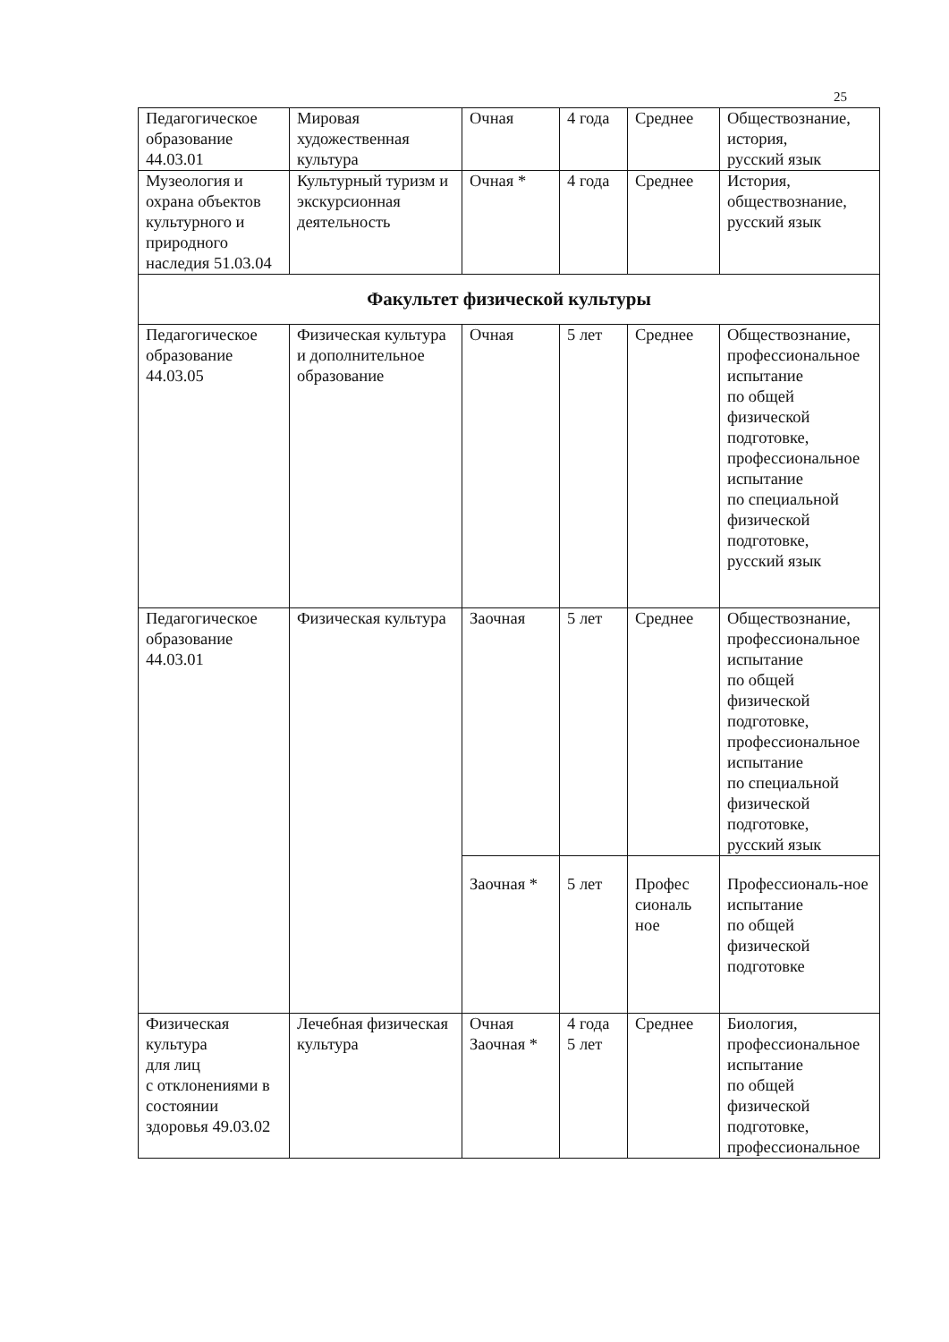25
| Педагогическое образование 44.03.01 | Мировая художественная культура | Очная | 4 года | Среднее | Обществознание, история, русский язык |
| Музеология и охрана объектов культурного и природного наследия 51.03.04 | Культурный туризм и экскурсионная деятельность | Очная * | 4 года | Среднее | История, обществознание, русский язык |
| Факультет физической культуры | | | | | |
| Педагогическое образование 44.03.05 | Физическая культура и дополнительное образование | Очная | 5 лет | Среднее | Обществознание, профессиональное испытание по общей физической подготовке, профессиональное испытание по специальной физической подготовке, русский язык |
| Педагогическое образование 44.03.01 | Физическая культура | Заочная | 5 лет | Среднее | Обществознание, профессиональное испытание по общей физической подготовке, профессиональное испытание по специальной физической подготовке, русский язык |
| | | Заочная * | 5 лет | Профес сиональ ное | Профессиональ-ное испытание по общей физической подготовке |
| Физическая культура для лиц с отклонениями в состоянии здоровья 49.03.02 | Лечебная физическая культура | Очная Заочная * | 4 года 5 лет | Среднее | Биология, профессиональное испытание по общей физической подготовке, профессиональное |